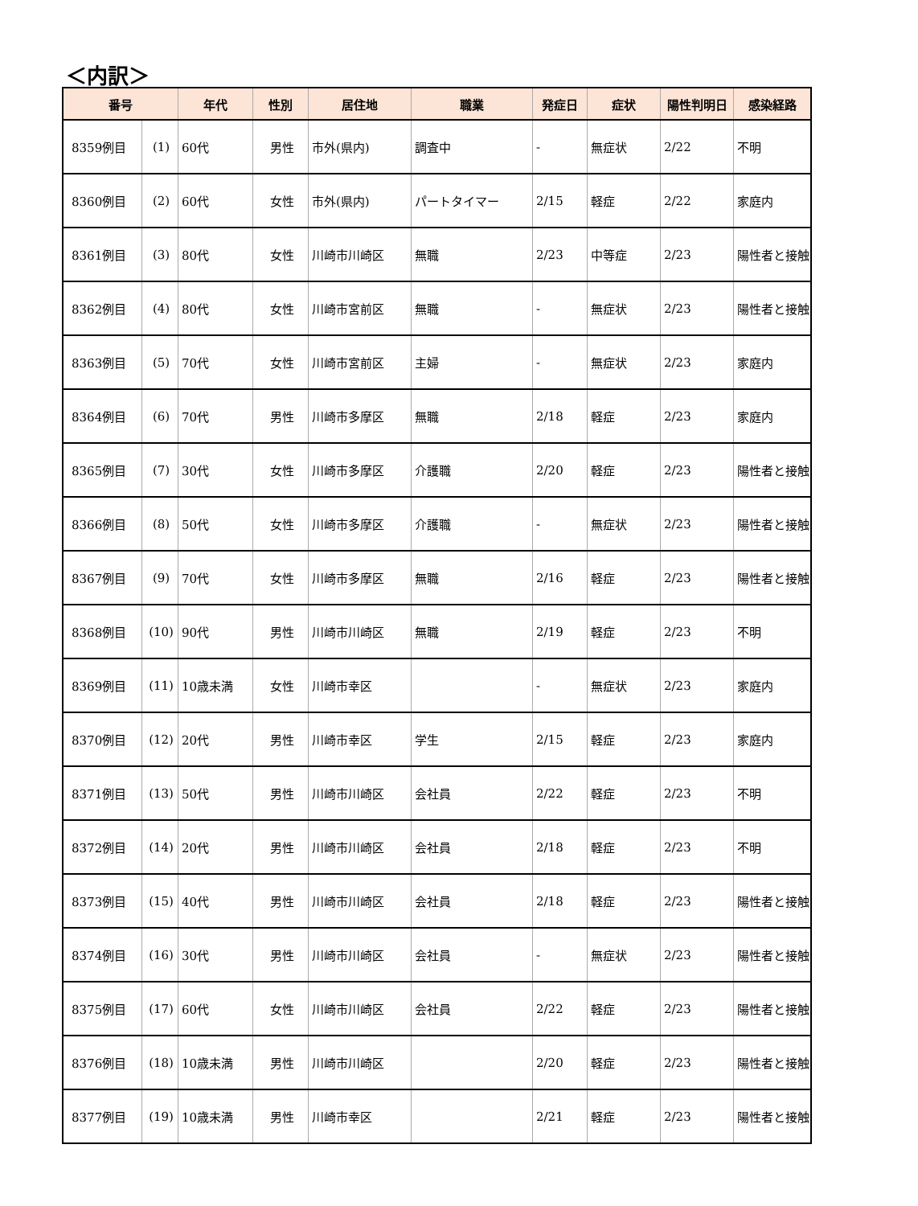＜内訳＞
| 番号 | | 年代 | 性別 | 居住地 | 職業 | 発症日 | 症状 | 陽性判明日 | 感染経路 |
| --- | --- | --- | --- | --- | --- | --- | --- | --- | --- |
| 8359例目 | (1) | 60代 | 男性 | 市外(県内) | 調査中 | - | 無症状 | 2/22 | 不明 |
| 8360例目 | (2) | 60代 | 女性 | 市外(県内) | パートタイマー | 2/15 | 軽症 | 2/22 | 家庭内 |
| 8361例目 | (3) | 80代 | 女性 | 川崎市川崎区 | 無職 | 2/23 | 中等症 | 2/23 | 陽性者と接触 |
| 8362例目 | (4) | 80代 | 女性 | 川崎市宮前区 | 無職 | - | 無症状 | 2/23 | 陽性者と接触 |
| 8363例目 | (5) | 70代 | 女性 | 川崎市宮前区 | 主婦 | - | 無症状 | 2/23 | 家庭内 |
| 8364例目 | (6) | 70代 | 男性 | 川崎市多摩区 | 無職 | 2/18 | 軽症 | 2/23 | 家庭内 |
| 8365例目 | (7) | 30代 | 女性 | 川崎市多摩区 | 介護職 | 2/20 | 軽症 | 2/23 | 陽性者と接触 |
| 8366例目 | (8) | 50代 | 女性 | 川崎市多摩区 | 介護職 | - | 無症状 | 2/23 | 陽性者と接触 |
| 8367例目 | (9) | 70代 | 女性 | 川崎市多摩区 | 無職 | 2/16 | 軽症 | 2/23 | 陽性者と接触 |
| 8368例目 | (10) | 90代 | 男性 | 川崎市川崎区 | 無職 | 2/19 | 軽症 | 2/23 | 不明 |
| 8369例目 | (11) | 10歳未満 | 女性 | 川崎市幸区 | | - | 無症状 | 2/23 | 家庭内 |
| 8370例目 | (12) | 20代 | 男性 | 川崎市幸区 | 学生 | 2/15 | 軽症 | 2/23 | 家庭内 |
| 8371例目 | (13) | 50代 | 男性 | 川崎市川崎区 | 会社員 | 2/22 | 軽症 | 2/23 | 不明 |
| 8372例目 | (14) | 20代 | 男性 | 川崎市川崎区 | 会社員 | 2/18 | 軽症 | 2/23 | 不明 |
| 8373例目 | (15) | 40代 | 男性 | 川崎市川崎区 | 会社員 | 2/18 | 軽症 | 2/23 | 陽性者と接触 |
| 8374例目 | (16) | 30代 | 男性 | 川崎市川崎区 | 会社員 | - | 無症状 | 2/23 | 陽性者と接触 |
| 8375例目 | (17) | 60代 | 女性 | 川崎市川崎区 | 会社員 | 2/22 | 軽症 | 2/23 | 陽性者と接触 |
| 8376例目 | (18) | 10歳未満 | 男性 | 川崎市川崎区 | | 2/20 | 軽症 | 2/23 | 陽性者と接触 |
| 8377例目 | (19) | 10歳未満 | 男性 | 川崎市幸区 | | 2/21 | 軽症 | 2/23 | 陽性者と接触 |